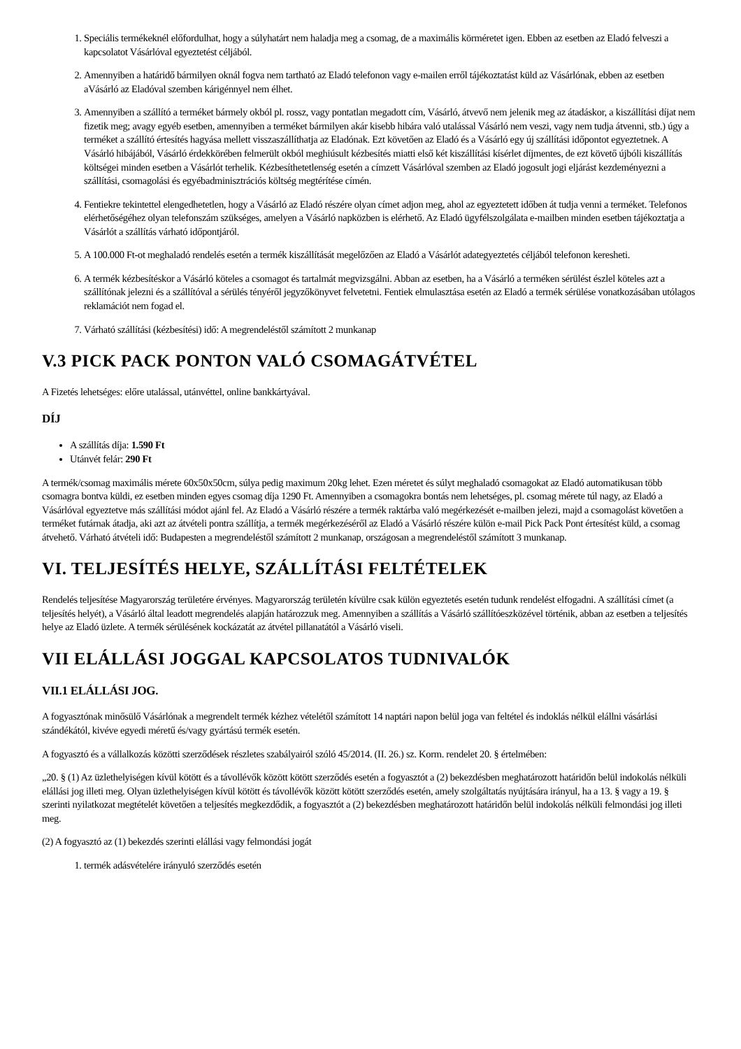1. Speciális termékeknél előfordulhat, hogy a súlyhatárt nem haladja meg a csomag, de a maximális körméretet igen. Ebben az esetben az Eladó felveszi a kapcsolatot Vásárlóval egyeztetést céljából.
2. Amennyiben a határidő bármilyen oknál fogva nem tartható az Eladó telefonon vagy e-mailen erről tájékoztatást küld az Vásárlónak, ebben az esetben aVásárló az Eladóval szemben kárigénnyel nem élhet.
3. Amennyiben a szállító a terméket bármely okból pl. rossz, vagy pontatlan megadott cím, Vásárló, átvevő nem jelenik meg az átadáskor, a kiszállítási díjat nem fizetik meg; avagy egyéb esetben, amennyiben a terméket bármilyen akár kisebb hibára való utalással Vásárló nem veszi, vagy nem tudja átvenni, stb.) úgy a terméket a szállító értesítés hagyása mellett visszaszállíthatja az Eladónak. Ezt követően az Eladó és a Vásárló egy új szállítási időpontot egyeztetnek. A Vásárló hibájából, Vásárló érdekkörében felmerült okból meghiúsult kézbesítés miatti első két kiszállítási kísérlet díjmentes, de ezt követő újbóli kiszállítás költségei minden esetben a Vásárlót terhelik. Kézbesíthetetlenség esetén a címzett Vásárlóval szemben az Eladó jogosult jogi eljárást kezdeményezni a szállítási, csomagolási és egyébadminisztrációs költség megtérítése címén.
4. Fentiekre tekintettel elengedhetetlen, hogy a Vásárló az Eladó részére olyan címet adjon meg, ahol az egyeztetett időben át tudja venni a terméket. Telefonos elérhetőségéhez olyan telefonszám szükséges, amelyen a Vásárló napközben is elérhető. Az Eladó ügyfélszolgálata e-mailben minden esetben tájékoztatja a Vásárlót a szállítás várható időpontjáról.
5. A 100.000 Ft-ot meghaladó rendelés esetén a termék kiszállítását megelőzően az Eladó a Vásárlót adategyeztetés céljából telefonon keresheti.
6. A termék kézbesítéskor a Vásárló köteles a csomagot és tartalmát megvizsgálni. Abban az esetben, ha a Vásárló a terméken sérülést észlel köteles azt a szállítónak jelezni és a szállítóval a sérülés tényéről jegyzőkönyvet felvetetni. Fentiek elmulasztása esetén az Eladó a termék sérülése vonatkozásában utólagos reklamációt nem fogad el.
7. Várható szállítási (kézbesítési) idő: A megrendeléstől számított 2 munkanap
V.3 PICK PACK PONTON VALÓ CSOMAGÁTVÉTEL
A Fizetés lehetséges: előre utalással, utánvéttel, online bankkártyával.
DÍJ
A szállítás díja: 1.590 Ft
Utánvét felár: 290 Ft
A termék/csomag maximális mérete 60x50x50cm, súlya pedig maximum 20kg lehet. Ezen méretet és súlyt meghaladó csomagokat az Eladó automatikusan több csomagra bontva küldi, ez esetben minden egyes csomag díja 1290 Ft. Amennyiben a csomagokra bontás nem lehetséges, pl. csomag mérete túl nagy, az Eladó a Vásárlóval egyeztetve más szállítási módot ajánl fel. Az Eladó a Vásárló részére a termék raktárba való megérkezését e-mailben jelezi, majd a csomagolást követően a terméket futárnak átadja, aki azt az átvételi pontra szállítja, a termék megérkezéséről az Eladó a Vásárló részére külön e-mail Pick Pack Pont értesítést küld, a csomag átvehető. Várható átvételi idő: Budapesten a megrendeléstől számított 2 munkanap, országosan a megrendeléstől számított 3 munkanap.
VI. TELJESÍTÉS HELYE, SZÁLLÍTÁSI FELTÉTELEK
Rendelés teljesítése Magyarország területére érvényes. Magyarország területén kívülre csak külön egyeztetés esetén tudunk rendelést elfogadni. A szállítási címet (a teljesítés helyét), a Vásárló által leadott megrendelés alapján határozzuk meg. Amennyiben a szállítás a Vásárló szállítóeszközével történik, abban az esetben a teljesítés helye az Eladó üzlete. A termék sérülésének kockázatát az átvétel pillanatától a Vásárló viseli.
VII ELÁLLÁSI JOGGAL KAPCSOLATOS TUDNIVALÓK
VII.1 ELÁLLÁSI JOG.
A fogyasztónak minősülő Vásárlónak a megrendelt termék kézhez vételétől számított 14 naptári napon belül joga van feltétel és indoklás nélkül elállni vásárlási szándékától, kivéve egyedi méretű és/vagy gyártású termék esetén.
A fogyasztó és a vállalkozás közötti szerződések részletes szabályairól szóló 45/2014. (II. 26.) sz. Korm. rendelet 20. § értelmében:
„20. § (1) Az üzlethelyiségen kívül kötött és a távollévők között kötött szerződés esetén a fogyasztót a (2) bekezdésben meghatározott határidőn belül indokolás nélküli elállási jog illeti meg. Olyan üzlethelyiségen kívül kötött és távollévők között kötött szerződés esetén, amely szolgáltatás nyújtására irányul, ha a 13. § vagy a 19. § szerinti nyilatkozat megtételét követően a teljesítés megkezdődik, a fogyasztót a (2) bekezdésben meghatározott határidőn belül indokolás nélküli felmondási jog illeti meg.
(2) A fogyasztó az (1) bekezdés szerinti elállási vagy felmondási jogát
1. termék adásvételére irányuló szerződés esetén